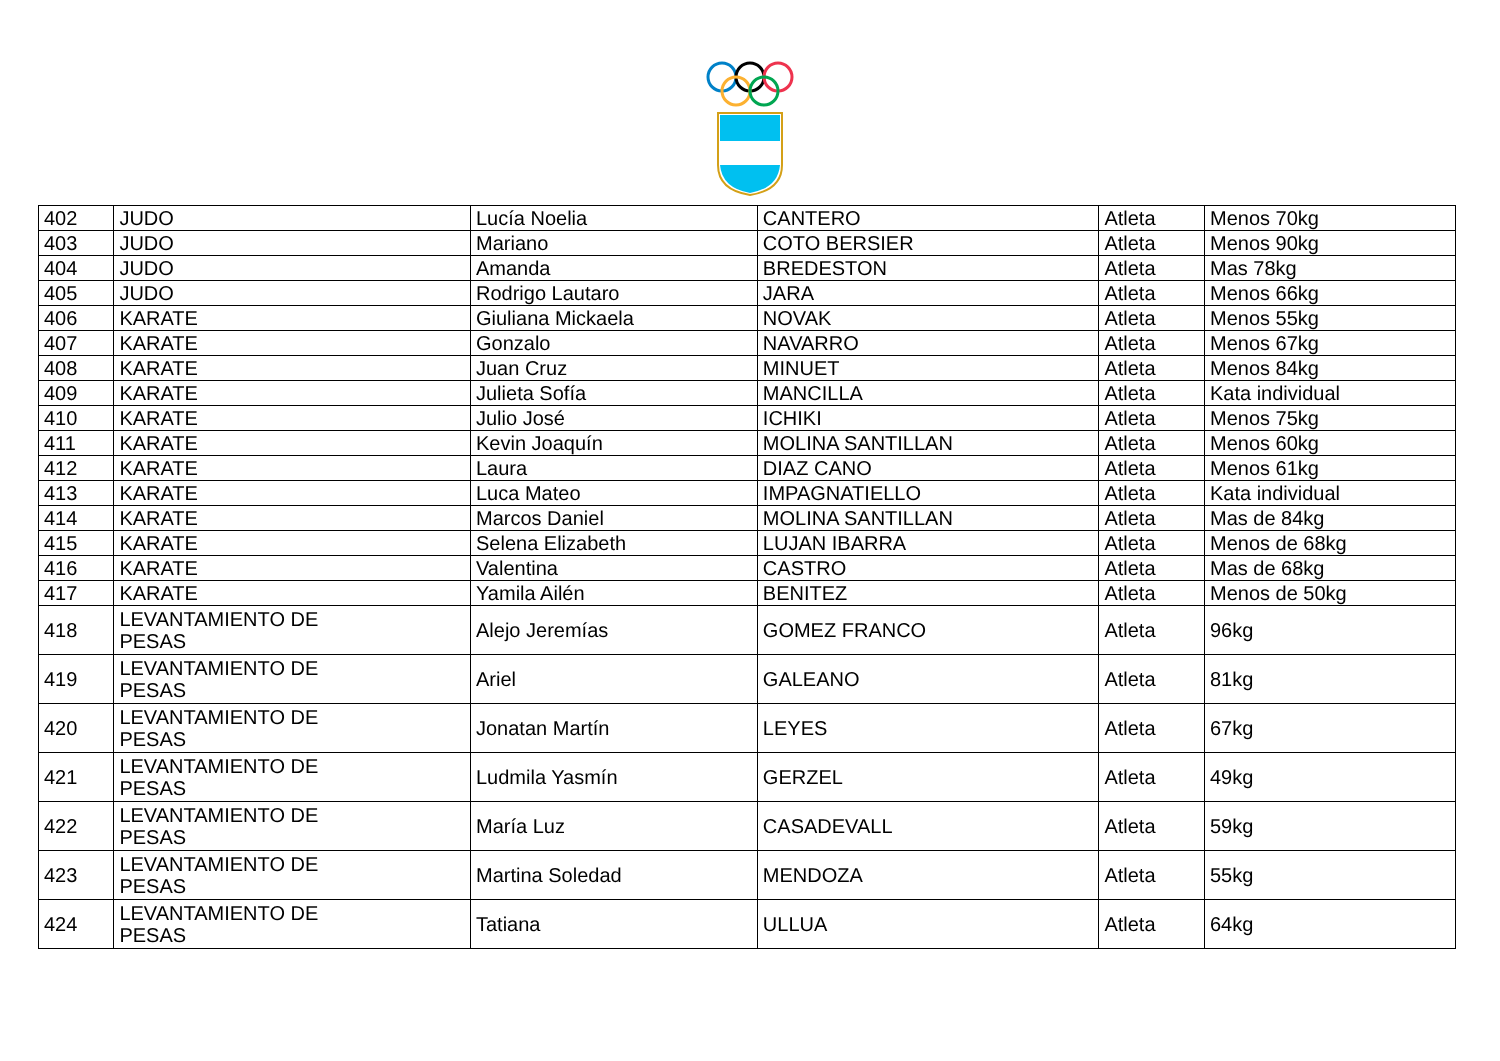| 402 | JUDO | Lucía Noelia | CANTERO | Atleta | Menos 70kg |
| 403 | JUDO | Mariano | COTO BERSIER | Atleta | Menos 90kg |
| 404 | JUDO | Amanda | BREDESTON | Atleta | Mas 78kg |
| 405 | JUDO | Rodrigo Lautaro | JARA | Atleta | Menos 66kg |
| 406 | KARATE | Giuliana Mickaela | NOVAK | Atleta | Menos 55kg |
| 407 | KARATE | Gonzalo | NAVARRO | Atleta | Menos 67kg |
| 408 | KARATE | Juan Cruz | MINUET | Atleta | Menos 84kg |
| 409 | KARATE | Julieta Sofía | MANCILLA | Atleta | Kata individual |
| 410 | KARATE | Julio José | ICHIKI | Atleta | Menos 75kg |
| 411 | KARATE | Kevin Joaquín | MOLINA SANTILLAN | Atleta | Menos 60kg |
| 412 | KARATE | Laura | DIAZ CANO | Atleta | Menos 61kg |
| 413 | KARATE | Luca Mateo | IMPAGNATIELLO | Atleta | Kata individual |
| 414 | KARATE | Marcos Daniel | MOLINA SANTILLAN | Atleta | Mas de 84kg |
| 415 | KARATE | Selena Elizabeth | LUJAN IBARRA | Atleta | Menos de 68kg |
| 416 | KARATE | Valentina | CASTRO | Atleta | Mas de 68kg |
| 417 | KARATE | Yamila Ailén | BENITEZ | Atleta | Menos de 50kg |
| 418 | LEVANTAMIENTO DE PESAS | Alejo Jeremías | GOMEZ FRANCO | Atleta | 96kg |
| 419 | LEVANTAMIENTO DE PESAS | Ariel | GALEANO | Atleta | 81kg |
| 420 | LEVANTAMIENTO DE PESAS | Jonatan Martín | LEYES | Atleta | 67kg |
| 421 | LEVANTAMIENTO DE PESAS | Ludmila Yasmín | GERZEL | Atleta | 49kg |
| 422 | LEVANTAMIENTO DE PESAS | María Luz | CASADEVALL | Atleta | 59kg |
| 423 | LEVANTAMIENTO DE PESAS | Martina Soledad | MENDOZA | Atleta | 55kg |
| 424 | LEVANTAMIENTO DE PESAS | Tatiana | ULLUA | Atleta | 64kg |